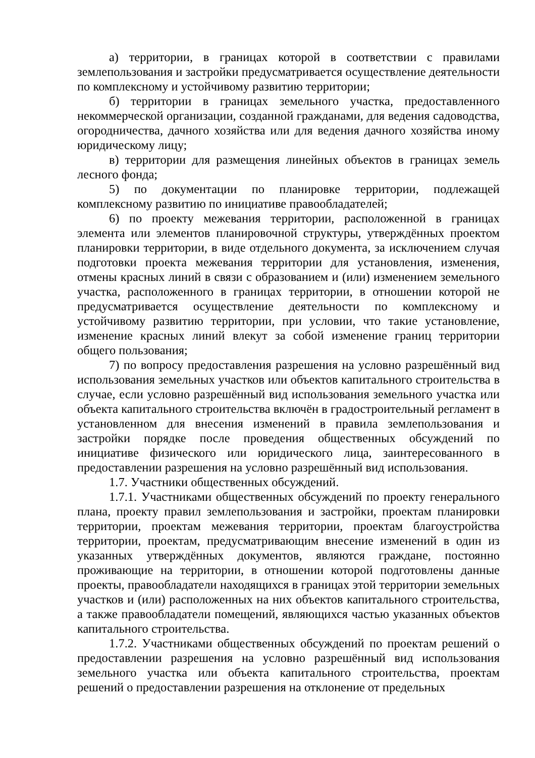а) территории, в границах которой в соответствии с правилами землепользования и застройки предусматривается осуществление деятельности по комплексному и устойчивому развитию территории;
б) территории в границах земельного участка, предоставленного некоммерческой организации, созданной гражданами, для ведения садоводства, огородничества, дачного хозяйства или для ведения дачного хозяйства иному юридическому лицу;
в) территории для размещения линейных объектов в границах земель лесного фонда;
5) по документации по планировке территории, подлежащей комплексному развитию по инициативе правообладателей;
6) по проекту межевания территории, расположенной в границах элемента или элементов планировочной структуры, утверждённых проектом планировки территории, в виде отдельного документа, за исключением случая подготовки проекта межевания территории для установления, изменения, отмены красных линий в связи с образованием и (или) изменением земельного участка, расположенного в границах территории, в отношении которой не предусматривается осуществление деятельности по комплексному и устойчивому развитию территории, при условии, что такие установление, изменение красных линий влекут за собой изменение границ территории общего пользования;
7) по вопросу предоставления разрешения на условно разрешённый вид использования земельных участков или объектов капитального строительства в случае, если условно разрешённый вид использования земельного участка или объекта капитального строительства включён в градостроительный регламент в установленном для внесения изменений в правила землепользования и застройки порядке после проведения общественных обсуждений по инициативе физического или юридического лица, заинтересованного в предоставлении разрешения на условно разрешённый вид использования.
1.7. Участники общественных обсуждений.
1.7.1. Участниками общественных обсуждений по проекту генерального плана, проекту правил землепользования и застройки, проектам планировки территории, проектам межевания территории, проектам благоустройства территории, проектам, предусматривающим внесение изменений в один из указанных утверждённых документов, являются граждане, постоянно проживающие на территории, в отношении которой подготовлены данные проекты, правообладатели находящихся в границах этой территории земельных участков и (или) расположенных на них объектов капитального строительства, а также правообладатели помещений, являющихся частью указанных объектов капитального строительства.
1.7.2. Участниками общественных обсуждений по проектам решений о предоставлении разрешения на условно разрешённый вид использования земельного участка или объекта капитального строительства, проектам решений о предоставлении разрешения на отклонение от предельных